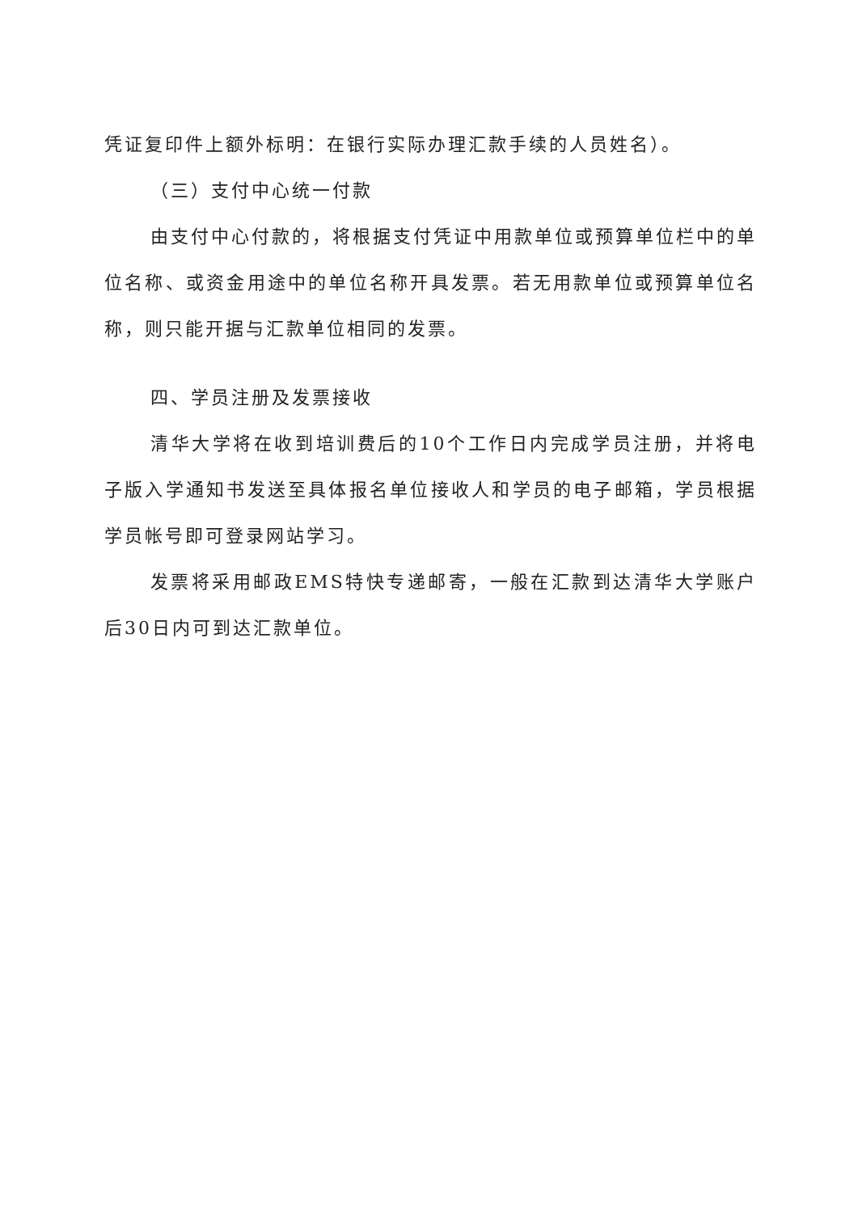凭证复印件上额外标明：在银行实际办理汇款手续的人员姓名）。
（三）支付中心统一付款
由支付中心付款的，将根据支付凭证中用款单位或预算单位栏中的单位名称、或资金用途中的单位名称开具发票。若无用款单位或预算单位名称，则只能开据与汇款单位相同的发票。
四、学员注册及发票接收
清华大学将在收到培训费后的10个工作日内完成学员注册，并将电子版入学通知书发送至具体报名单位接收人和学员的电子邮箱，学员根据学员帐号即可登录网站学习。
发票将采用邮政EMS特快专递邮寄，一般在汇款到达清华大学账户后30日内可到达汇款单位。